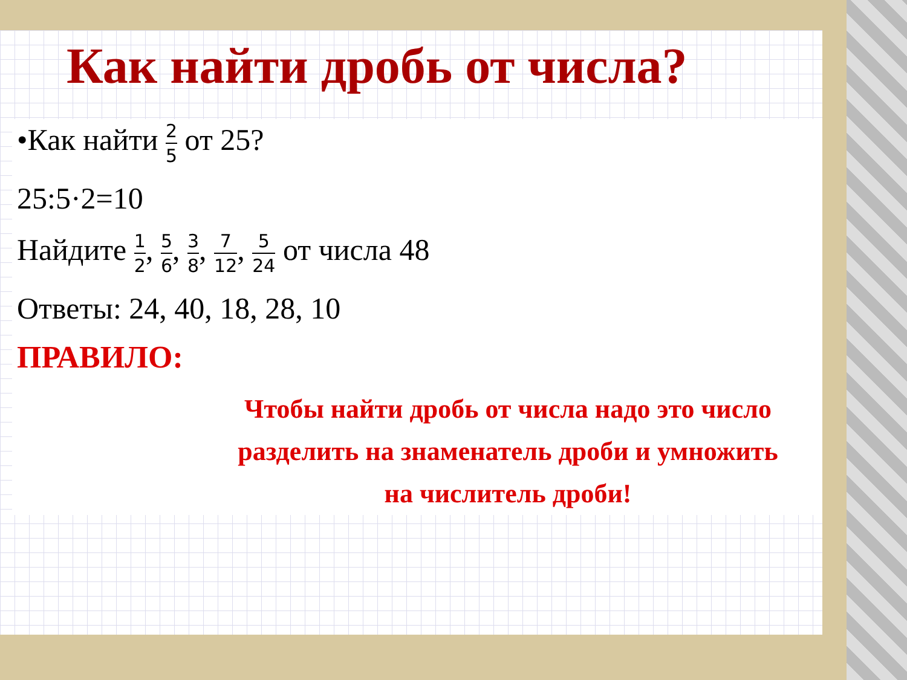Как найти дробь от числа?
•Как найти 2 5 от 25?
25:5·2=10
Найдите 1 2, 5 6, 3 8, 7 12, 5 24 от числа 48
Ответы: 24, 40, 18, 28, 10
ПРАВИЛО:
Чтобы найти дробь от числа надо это число разделить на знаменатель дроби и умножить на числитель дроби!